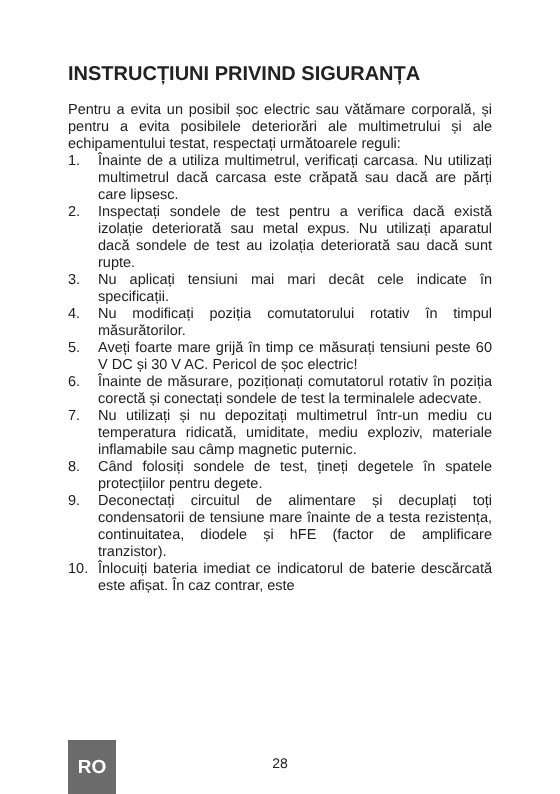INSTRUCȚIUNI PRIVIND SIGURANȚA
Pentru a evita un posibil șoc electric sau vătămare corporală, și pentru a evita posibilele deteriorări ale multimetrului și ale echipamentului testat, respectați următoarele reguli:
1. Înainte de a utiliza multimetrul, verificați carcasa. Nu utilizați multimetrul dacă carcasa este crăpată sau dacă are părți care lipsesc.
2. Inspectați sondele de test pentru a verifica dacă există izolație deteriorată sau metal expus. Nu utilizați aparatul dacă sondele de test au izolația deteriorată sau dacă sunt rupte.
3. Nu aplicați tensiuni mai mari decât cele indicate în specificații.
4. Nu modificați poziția comutatorului rotativ în timpul măsurătorilor.
5. Aveți foarte mare grijă în timp ce măsurați tensiuni peste 60 V DC și 30 V AC. Pericol de șoc electric!
6. Înainte de măsurare, poziționați comutatorul rotativ în poziția corectă și conectați sondele de test la terminalele adecvate.
7. Nu utilizați și nu depozitați multimetrul într-un mediu cu temperatura ridicată, umiditate, mediu exploziv, materiale inflamabile sau câmp magnetic puternic.
8. Când folosiți sondele de test, țineți degetele în spatele protecțiilor pentru degete.
9. Deconectați circuitul de alimentare și decuplați toți condensatorii de tensiune mare înainte de a testa rezistența, continuitatea, diodele și hFE (factor de amplificare tranzistor).
10. Înlocuiți bateria imediat ce indicatorul de baterie descărcată este afișat. În caz contrar, este
RO
28